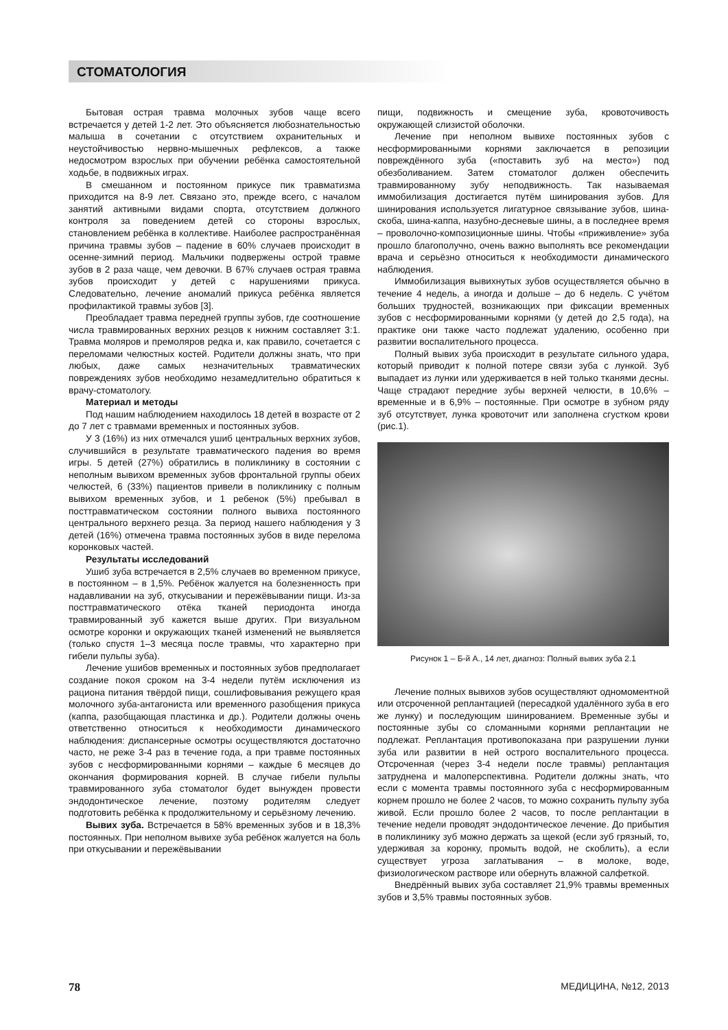СТОМАТОЛОГИЯ
Бытовая острая травма молочных зубов чаще всего встречается у детей 1-2 лет. Это объясняется любознательностью малыша в сочетании с отсутствием охранительных и неустойчивостью нервно-мышечных рефлексов, а также недосмотром взрослых при обучении ребёнка самостоятельной ходьбе, в подвижных играх.
В смешанном и постоянном прикусе пик травматизма приходится на 8-9 лет. Связано это, прежде всего, с началом занятий активными видами спорта, отсутствием должного контроля за поведением детей со стороны взрослых, становлением ребёнка в коллективе. Наиболее распространённая причина травмы зубов – падение в 60% случаев происходит в осенне-зимний период. Мальчики подвержены острой травме зубов в 2 раза чаще, чем девочки. В 67% случаев острая травма зубов происходит у детей с нарушениями прикуса. Следовательно, лечение аномалий прикуса ребёнка является профилактикой травмы зубов [3].
Преобладает травма передней группы зубов, где соотношение числа травмированных верхних резцов к нижним составляет 3:1. Травма моляров и премоляров редка и, как правило, сочетается с переломами челюстных костей. Родители должны знать, что при любых, даже самых незначительных травматических повреждениях зубов необходимо незамедлительно обратиться к врачу-стоматологу.
Материал и методы
Под нашим наблюдением находилось 18 детей в возрасте от 2 до 7 лет с травмами временных и постоянных зубов.
У 3 (16%) из них отмечался ушиб центральных верхних зубов, случившийся в результате травматического падения во время игры. 5 детей (27%) обратились в поликлинику в состоянии с неполным вывихом временных зубов фронтальной группы обеих челюстей, 6 (33%) пациентов привели в поликлинику с полным вывихом временных зубов, и 1 ребенок (5%) пребывал в посттравматическом состоянии полного вывиха постоянного центрального верхнего резца. За период нашего наблюдения у 3 детей (16%) отмечена травма постоянных зубов в виде перелома коронковых частей.
Результаты исследований
Ушиб зуба встречается в 2,5% случаев во временном прикусе, в постоянном – в 1,5%. Ребёнок жалуется на болезненность при надавливании на зуб, откусывании и пережёвывании пищи. Из-за посттравматического отёка тканей периодонта иногда травмированный зуб кажется выше других. При визуальном осмотре коронки и окружающих тканей изменений не выявляется (только спустя 1–3 месяца после травмы, что характерно при гибели пульпы зуба).
Лечение ушибов временных и постоянных зубов предполагает создание покоя сроком на 3-4 недели путём исключения из рациона питания твёрдой пищи, сошлифовывания режущего края молочного зуба-антагониста или временного разобщения прикуса (каппа, разобщающая пластинка и др.). Родители должны очень ответственно относиться к необходимости динамического наблюдения: диспансерные осмотры осуществляются достаточно часто, не реже 3-4 раз в течение года, а при травме постоянных зубов с несформированными корнями – каждые 6 месяцев до окончания формирования корней. В случае гибели пульпы травмированного зуба стоматолог будет вынужден провести эндодонтическое лечение, поэтому родителям следует подготовить ребёнка к продолжительному и серьёзному лечению.
Вывих зуба. Встречается в 58% временных зубов и в 18,3% постоянных. При неполном вывихе зуба ребёнок жалуется на боль при откусывании и пережёвывании
пищи, подвижность и смещение зуба, кровоточивость окружающей слизистой оболочки.
Лечение при неполном вывихе постоянных зубов с несформированными корнями заключается в репозиции повреждённого зуба («поставить зуб на место») под обезболиванием. Затем стоматолог должен обеспечить травмированному зубу неподвижность. Так называемая иммобилизация достигается путём шинирования зубов. Для шинирования используется лигатурное связывание зубов, шина-скоба, шина-каппа, назубно-десневые шины, а в последнее время – проволочно-композиционные шины. Чтобы «приживление» зуба прошло благополучно, очень важно выполнять все рекомендации врача и серьёзно относиться к необходимости динамического наблюдения.
Иммобилизация вывихнутых зубов осуществляется обычно в течение 4 недель, а иногда и дольше – до 6 недель. С учётом больших трудностей, возникающих при фиксации временных зубов с несформированными корнями (у детей до 2,5 года), на практике они также часто подлежат удалению, особенно при развитии воспалительного процесса.
Полный вывих зуба происходит в результате сильного удара, который приводит к полной потере связи зуба с лункой. Зуб выпадает из лунки или удерживается в ней только тканями десны. Чаще страдают передние зубы верхней челюсти, в 10,6% – временные и в 6,9% – постоянные. При осмотре в зубном ряду зуб отсутствует, лунка кровоточит или заполнена сгустком крови (рис.1).
Рисунок 1 – Б-й А., 14 лет, диагноз: Полный вывих зуба 2.1
Лечение полных вывихов зубов осуществляют одномоментной или отсроченной реплантацией (пересадкой удалённого зуба в его же лунку) и последующим шинированием. Временные зубы и постоянные зубы со сломанными корнями реплантации не подлежат. Реплантация противопоказана при разрушении лунки зуба или развитии в ней острого воспалительного процесса. Отсроченная (через 3-4 недели после травмы) реплантация затруднена и малоперспективна. Родители должны знать, что если с момента травмы постоянного зуба с несформированным корнем прошло не более 2 часов, то можно сохранить пульпу зуба живой. Если прошло более 2 часов, то после реплантации в течение недели проводят эндодонтическое лечение. До прибытия в поликлинику зуб можно держать за щекой (если зуб грязный, то, удерживая за коронку, промыть водой, не скоблить), а если существует угроза заглатывания – в молоке, воде, физиологическом растворе или обернуть влажной салфеткой.
Внедрённый вывих зуба составляет 21,9% травмы временных зубов и 3,5% травмы постоянных зубов.
78 МЕДИЦИНА, №12, 2013